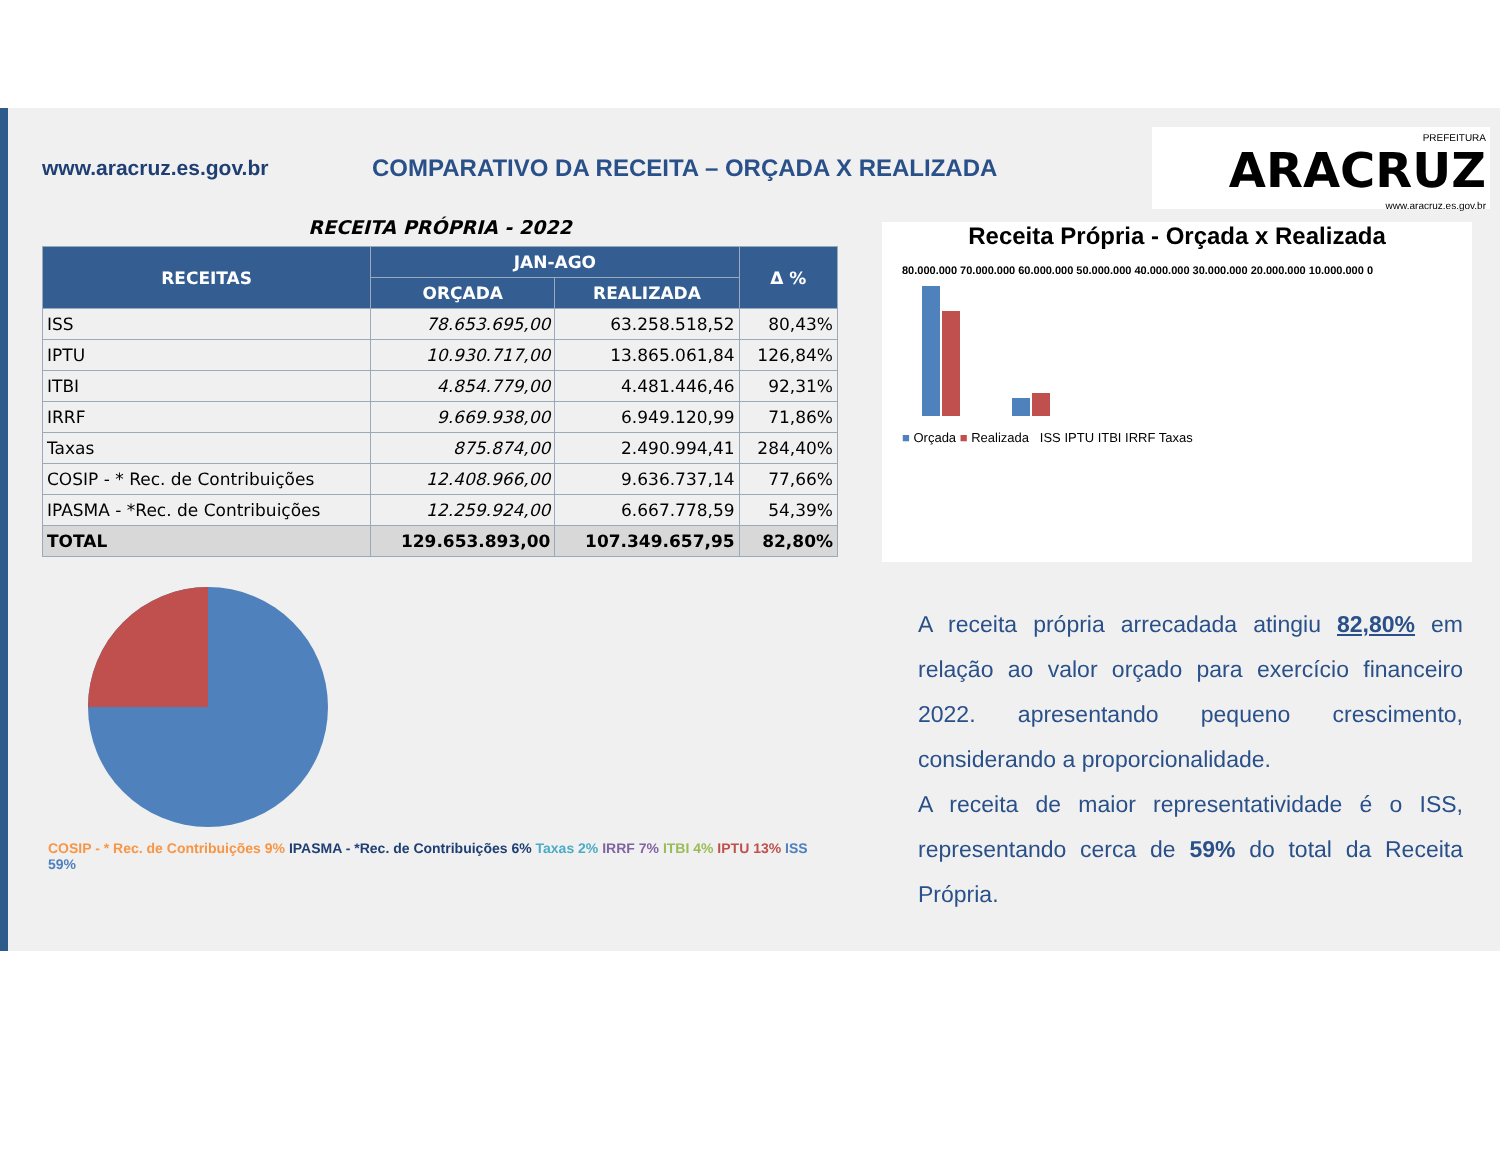www.aracruz.es.gov.br COMPARATIVO DA RECEITA – ORÇADA X REALIZADA
PREFEITURA
ARACRUZ
www.aracruz.es.gov.br
| RECEITA PRÓPRIA - 2022 | | | |
| RECEITAS | JAN-AGO | | Δ % |
| | ORÇADA | REALIZADA | |
| ISS | 78.653.695,00 | 63.258.518,52 | 80,43% |
| IPTU | 10.930.717,00 | 13.865.061,84 | 126,84% |
| ITBI | 4.854.779,00 | 4.481.446,46 | 92,31% |
| IRRF | 9.669.938,00 | 6.949.120,99 | 71,86% |
| Taxas | 875.874,00 | 2.490.994,41 | 284,40% |
| COSIP - * Rec. de Contribuições | 12.408.966,00 | 9.636.737,14 | 77,66% |
| IPASMA - *Rec. de Contribuições | 12.259.924,00 | 6.667.778,59 | 54,39% |
| TOTAL | 129.653.893,00 | 107.349.657,95 | 82,80% |
COSIP - * Rec. de Contribuições 9% IPASMA - *Rec. de Contribuições 6% Taxas 2% IRRF 7% ITBI 4% IPTU 13% ISS 59%
Receita Própria - Orçada x Realizada
80.000.000 70.000.000 60.000.000 50.000.000 40.000.000 30.000.000 20.000.000 10.000.000 0
■ Orçada ■ Realizada ISS IPTU ITBI IRRF Taxas
A receita própria arrecadada atingiu 82,80% em relação ao valor orçado para exercício financeiro 2022. apresentando pequeno crescimento, considerando a proporcionalidade.
A receita de maior representatividade é o ISS, representando cerca de 59% do total da Receita Própria.